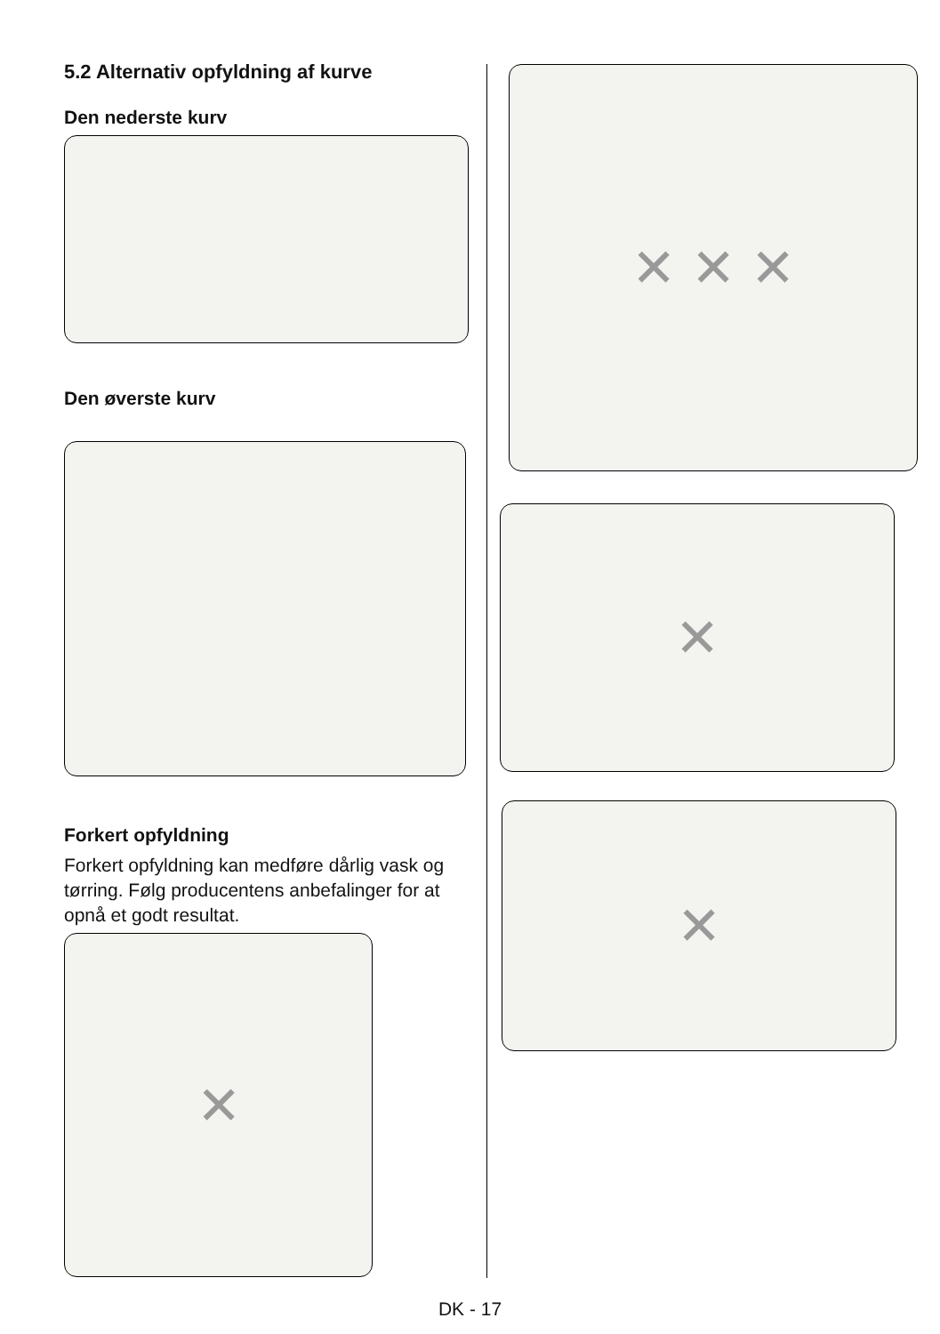5.2 Alternativ opfyldning af kurve
Den nederste kurv
Den øverste kurv
Forkert opfyldning
Forkert opfyldning kan medføre dårlig vask og tørring. Følg producentens anbefalinger for at opnå et godt resultat.
✕
✕ ✕ ✕
✕
✕
DK - 17